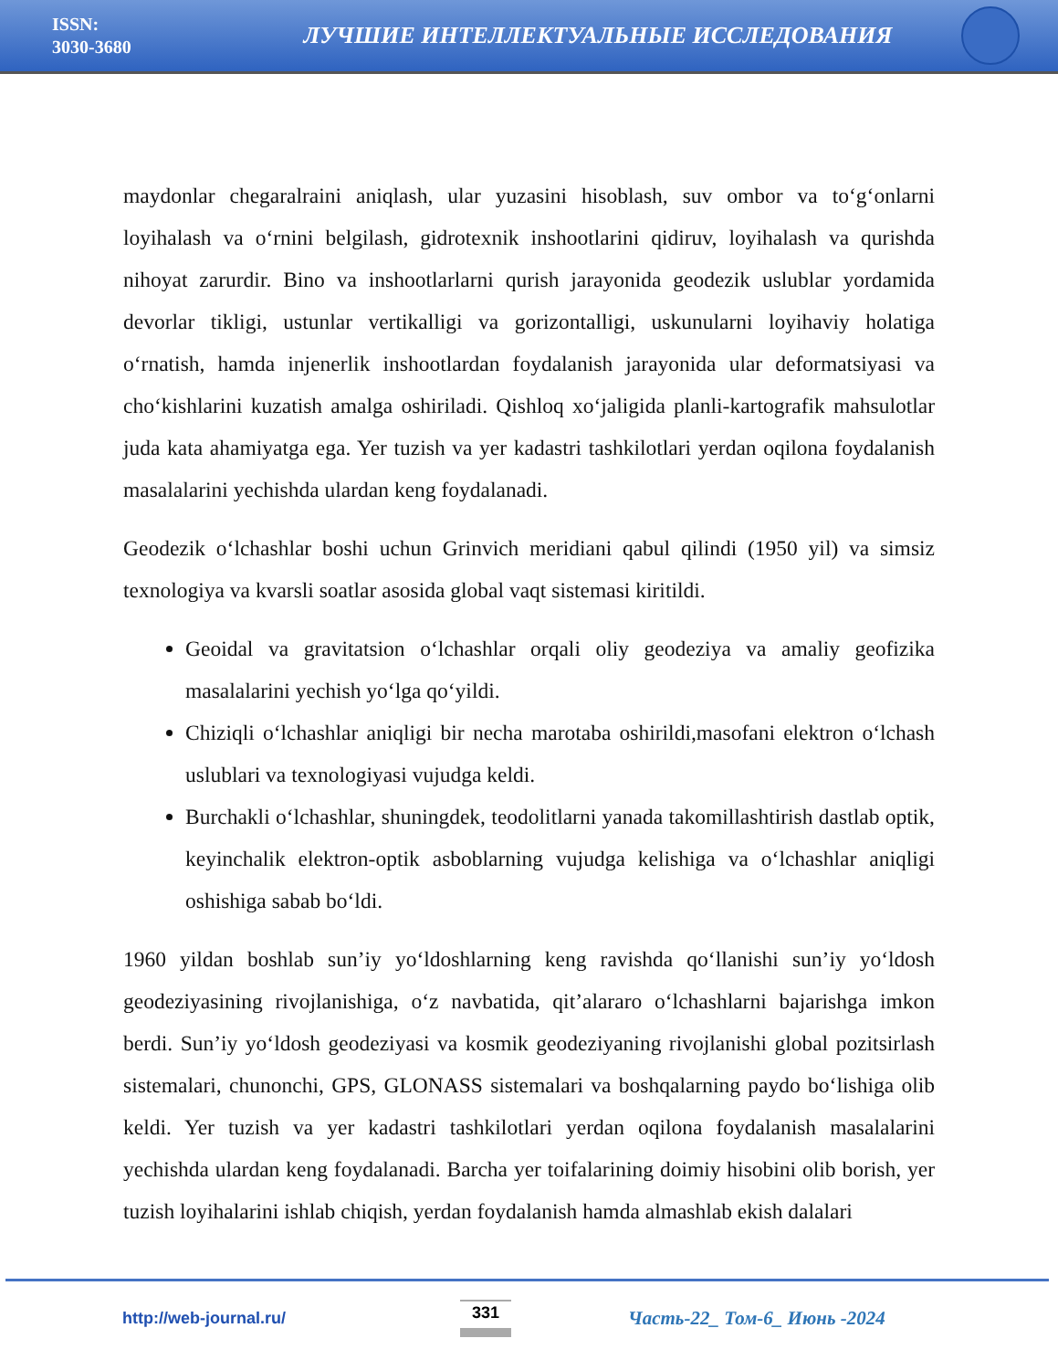ISSN:
3030-3680
ЛУЧШИЕ ИНТЕЛЛЕКТУАЛЬНЫЕ ИССЛЕДОВАНИЯ
maydonlar chegaralraini aniqlash, ular yuzasini hisoblash, suv ombor va to‘g‘onlarni loyihalash va o‘rnini belgilash, gidrotexnik inshootlarini qidiruv, loyihalash va qurishda nihoyat zarurdir. Bino va inshootlarlarni qurish jarayonida geodezik uslublar yordamida devorlar tikligi, ustunlar vertikalligi va gorizontalligi, uskunularni loyihaviy holatiga o‘rnatish, hamda injenerlik inshootlardan foydalanish jarayonida ular deformatsiyasi va cho‘kishlarini kuzatish amalga oshiriladi. Qishloq xo‘jaligida planli-kartografik mahsulotlar juda kata ahamiyatga ega. Yer tuzish va yer kadastri tashkilotlari yerdan oqilona foydalanish masalalarini yechishda ulardan keng foydalanadi.
Geodezik o‘lchashlar boshi uchun Grinvich meridiani qabul qilindi (1950 yil) va simsiz texnologiya va kvarsli soatlar asosida global vaqt sistemasi kiritildi.
Geoidal va gravitatsion o‘lchashlar orqali oliy geodeziya va amaliy geofizika masalalarini yechish yo‘lga qo‘yildi.
Chiziqli o‘lchashlar aniqligi bir necha marotaba oshirildi,masofani elektron o‘lchash uslublari va texnologiyasi vujudga keldi.
Burchakli o‘lchashlar, shuningdek, teodolitlarni yanada takomillashtirish dastlab optik, keyinchalik elektron-optik asboblarning vujudga kelishiga va o‘lchashlar aniqligi oshishiga sabab bo‘ldi.
1960 yildan boshlab sun’iy yo‘ldoshlarning keng ravishda qo‘llanishi sun’iy yo‘ldosh geodeziyasining rivojlanishiga, o‘z navbatida, qit’alararo o‘lchashlarni bajarishga imkon berdi. Sun’iy yo‘ldosh geodeziyasi va kosmik geodeziyaning rivojlanishi global pozitsirlash sistemalari, chunonchi, GPS, GLONASS sistemalari va boshqalarning paydo bo‘lishiga olib keldi. Yer tuzish va yer kadastri tashkilotlari yerdan oqilona foydalanish masalalarini yechishda ulardan keng foydalanadi. Barcha yer toifalarining doimiy hisobini olib borish, yer tuzish loyihalarini ishlab chiqish, yerdan foydalanish hamda almashlab ekish dalalari
http://web-journal.ru/ 331
Часть-22_ Том-6_ Июнь -2024